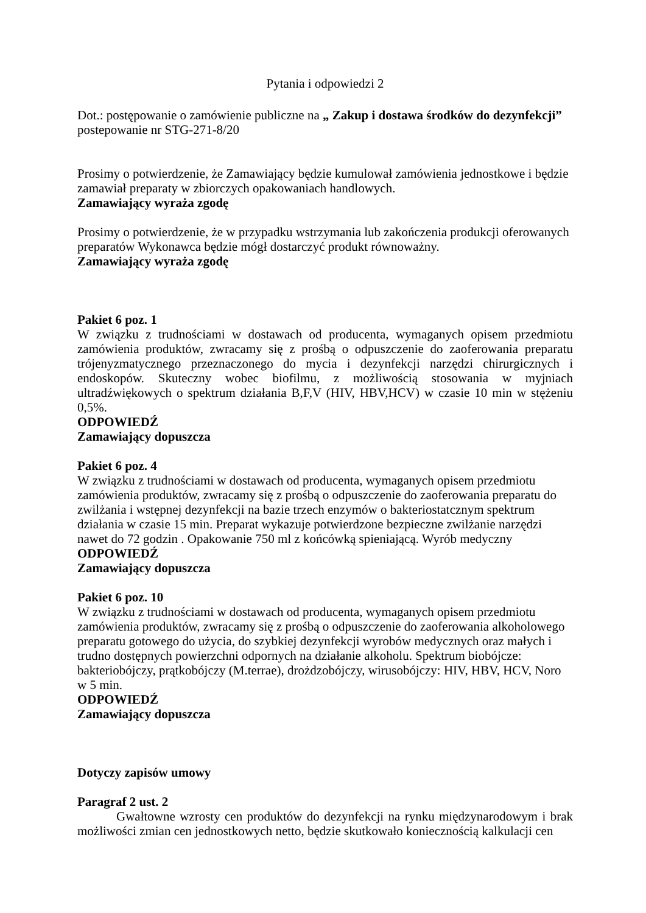Pytania i odpowiedzi 2
Dot.: postępowanie o zamówienie publiczne na „ Zakup i dostawa środków do dezynfekcji” postepowanie nr STG-271-8/20
Prosimy o potwierdzenie, że Zamawiający będzie kumulował zamówienia jednostkowe i będzie zamawiał preparaty w zbiorczych opakowaniach handlowych.
Zamawiający wyraża zgodę
Prosimy o potwierdzenie, że w przypadku wstrzymania lub zakończenia produkcji oferowanych preparatów Wykonawca będzie mógł dostarczyć produkt równoważny.
Zamawiający wyraża zgodę
Pakiet 6 poz. 1
W związku z trudnościami w dostawach od producenta, wymaganych opisem przedmiotu zamówienia produktów, zwracamy się z prośbą o odpuszczenie do zaoferowania preparatu trójenyzmatycznego przeznaczonego do mycia i dezynfekcji narzędzi chirurgicznych i endoskopów. Skuteczny wobec biofilmu, z możliwością stosowania w myjniach ultradźwiękowych o spektrum działania B,F,V (HIV, HBV,HCV) w czasie 10 min w stężeniu 0,5%.
ODPOWIEDŹ
Zamawiający dopuszcza
Pakiet 6 poz. 4
W związku z trudnościami w dostawach od producenta, wymaganych opisem przedmiotu zamówienia produktów, zwracamy się z prośbą o odpuszczenie do zaoferowania preparatu do zwilżania i wstępnej dezynfekcji na bazie trzech enzymów o bakteriostatcznym spektrum działania w czasie 15 min. Preparat wykazuje potwierdzone bezpieczne zwilżanie narzędzi nawet do 72 godzin . Opakowanie 750 ml z końcówką spieniającą. Wyrób medyczny
ODPOWIEDŹ
Zamawiający dopuszcza
Pakiet 6 poz. 10
W związku z trudnościami w dostawach od producenta, wymaganych opisem przedmiotu zamówienia produktów, zwracamy się z prośbą o odpuszczenie do zaoferowania alkoholowego preparatu gotowego do użycia, do szybkiej dezynfekcji wyrobów medycznych oraz małych i trudno dostępnych powierzchni odpornych na działanie alkoholu. Spektrum biobójcze: bakteriobójczy, prątkobójczy (M.terrae), drożdzobójczy, wirusobójczy: HIV, HBV, HCV, Noro w 5 min.
ODPOWIEDŹ
Zamawiający dopuszcza
Dotyczy zapisów umowy
Paragraf 2 ust. 2
Gwałtowne wzrosty cen produktów do dezynfekcji na rynku międzynarodowym i brak możliwości zmian cen jednostkowych netto, będzie skutkowało koniecznością kalkulacji cen